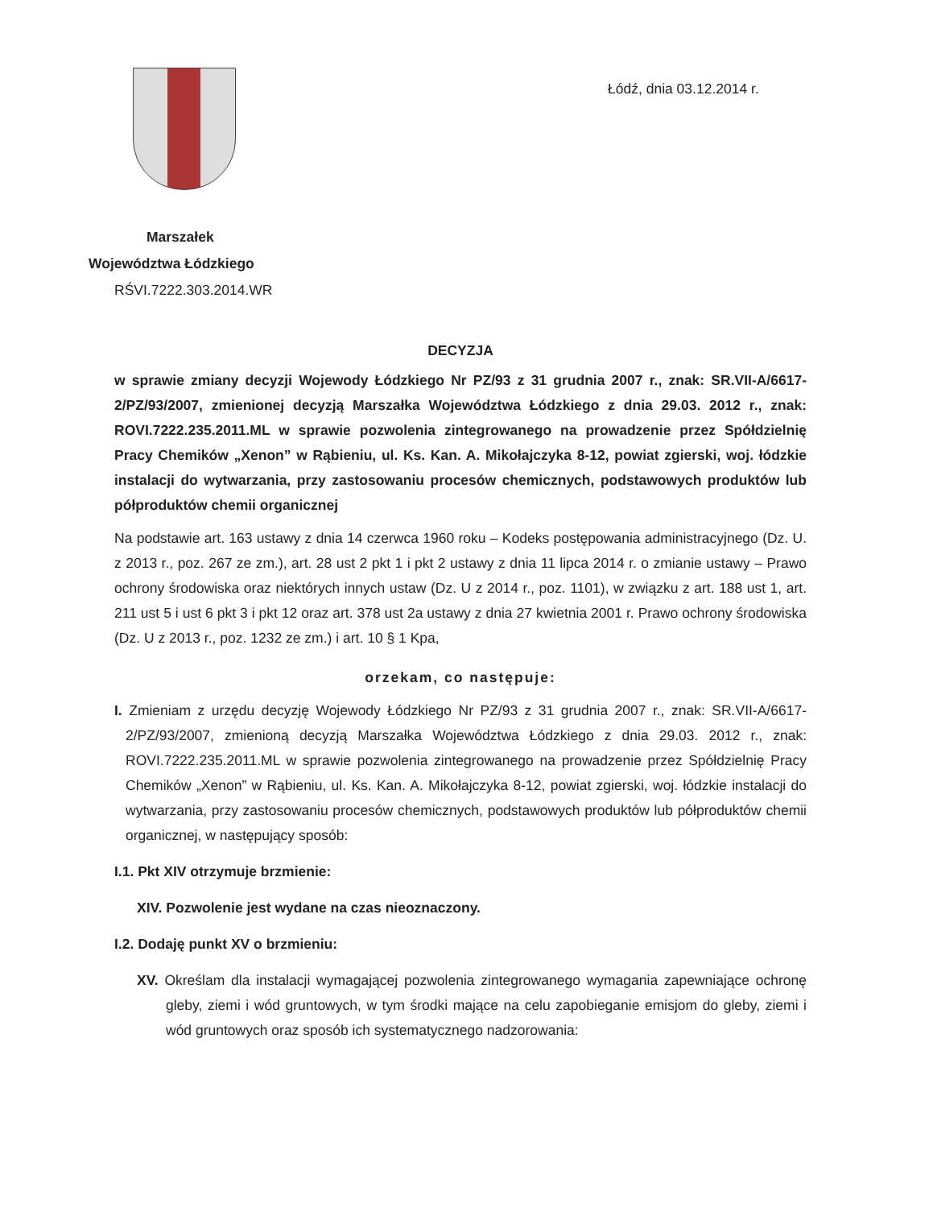Łódź, dnia 03.12.2014 r.
Marszałek
Województwa Łódzkiego
RŚVI.7222.303.2014.WR
DECYZJA
w sprawie zmiany decyzji Wojewody Łódzkiego Nr PZ/93 z 31 grudnia 2007 r., znak: SR.VII-A/6617-2/PZ/93/2007, zmienionej decyzją Marszałka Województwa Łódzkiego z dnia 29.03. 2012 r., znak: ROVI.7222.235.2011.ML w sprawie pozwolenia zintegrowanego na prowadzenie przez Spółdzielnię Pracy Chemików „Xenon” w Rąbieniu, ul. Ks. Kan. A. Mikołajczyka 8-12, powiat zgierski, woj. łódzkie instalacji do wytwarzania, przy zastosowaniu procesów chemicznych, podstawowych produktów lub półproduktów chemii organicznej
Na podstawie art. 163 ustawy z dnia 14 czerwca 1960 roku – Kodeks postępowania administracyjnego (Dz. U. z 2013 r., poz. 267 ze zm.), art. 28 ust 2 pkt 1 i pkt 2 ustawy z dnia 11 lipca 2014 r. o zmianie ustawy – Prawo ochrony środowiska oraz niektórych innych ustaw (Dz. U z 2014 r., poz. 1101), w związku z art. 188 ust 1, art. 211 ust 5 i ust 6 pkt 3 i pkt 12 oraz art. 378 ust 2a ustawy z dnia 27 kwietnia 2001 r. Prawo ochrony środowiska (Dz. U z 2013 r., poz. 1232 ze zm.) i art. 10 § 1 Kpa,
orzekam, co następuje:
I. Zmieniam z urzędu decyzję Wojewody Łódzkiego Nr PZ/93 z 31 grudnia 2007 r., znak: SR.VII-A/6617-2/PZ/93/2007, zmienioną decyzją Marszałka Województwa Łódzkiego z dnia 29.03. 2012 r., znak: ROVI.7222.235.2011.ML w sprawie pozwolenia zintegrowanego na prowadzenie przez Spółdzielnię Pracy Chemików „Xenon” w Rąbieniu, ul. Ks. Kan. A. Mikołajczyka 8-12, powiat zgierski, woj. łódzkie instalacji do wytwarzania, przy zastosowaniu procesów chemicznych, podstawowych produktów lub półproduktów chemii organicznej, w następujący sposób:
I.1. Pkt XIV otrzymuje brzmienie:
XIV. Pozwolenie jest wydane na czas nieoznaczony.
I.2. Dodaję punkt XV o brzmieniu:
XV. Określam dla instalacji wymagającej pozwolenia zintegrowanego wymagania zapewniające ochronę gleby, ziemi i wód gruntowych, w tym środki mające na celu zapobieganie emisjom do gleby, ziemi i wód gruntowych oraz sposób ich systematycznego nadzorowania: